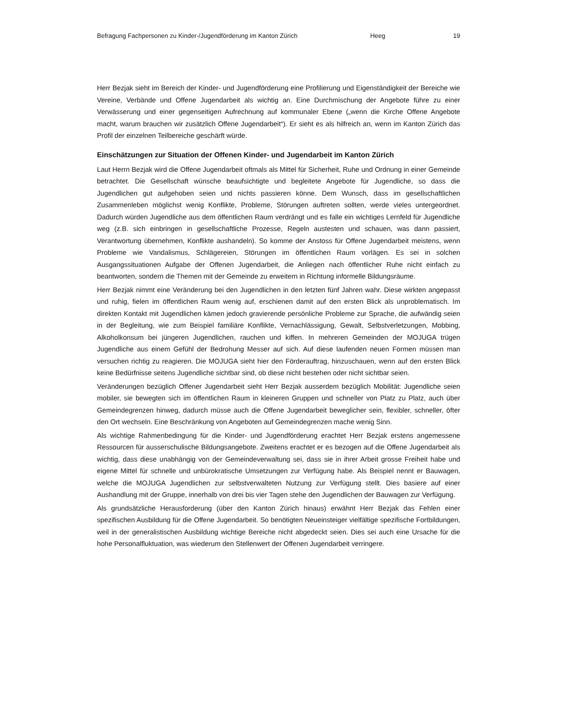Befragung Fachpersonen zu Kinder-/Jugendförderung im Kanton Zürich Heeg 19
Herr Bezjak sieht im Bereich der Kinder- und Jugendförderung eine Profilierung und Eigenständigkeit der Bereiche wie Vereine, Verbände und Offene Jugendarbeit als wichtig an. Eine Durchmischung der Angebote führe zu einer Verwässerung und einer gegenseitigen Aufrechnung auf kommunaler Ebene („wenn die Kirche Offene Angebote macht, warum brauchen wir zusätzlich Offene Jugendarbeit“). Er sieht es als hilfreich an, wenn im Kanton Zürich das Profil der einzelnen Teilbereiche geschärft würde.
Einschätzungen zur Situation der Offenen Kinder- und Jugendarbeit im Kanton Zürich
Laut Herrn Bezjak wird die Offene Jugendarbeit oftmals als Mittel für Sicherheit, Ruhe und Ordnung in einer Gemeinde betrachtet. Die Gesellschaft wünsche beaufsichtigte und begleitete Angebote für Jugendliche, so dass die Jugendlichen gut aufgehoben seien und nichts passieren könne. Dem Wunsch, dass im gesellschaftlichen Zusammenleben möglichst wenig Konflikte, Probleme, Störungen auftreten sollten, werde vieles untergeordnet. Dadurch würden Jugendliche aus dem öffentlichen Raum verdrängt und es falle ein wichtiges Lernfeld für Jugendliche weg (z.B. sich einbringen in gesellschaftliche Prozesse, Regeln austesten und schauen, was dann passiert, Verantwortung übernehmen, Konflikte aushandeln). So komme der Anstoss für Offene Jugendarbeit meistens, wenn Probleme wie Vandalismus, Schlägereien, Störungen im öffentlichen Raum vorlägen. Es sei in solchen Ausgangssituationen Aufgabe der Offenen Jugendarbeit, die Anliegen nach öffentlicher Ruhe nicht einfach zu beantworten, sondern die Themen mit der Gemeinde zu erweitern in Richtung informelle Bildungsräume.
Herr Bezjak nimmt eine Veränderung bei den Jugendlichen in den letzten fünf Jahren wahr. Diese wirkten angepasst und ruhig, fielen im öffentlichen Raum wenig auf, erschienen damit auf den ersten Blick als unproblematisch. Im direkten Kontakt mit Jugendlichen kämen jedoch gravierende persönliche Probleme zur Sprache, die aufwändig seien in der Begleitung, wie zum Beispiel familiäre Konflikte, Vernachlässigung, Gewalt, Selbstverletzungen, Mobbing, Alkoholkonsum bei jüngeren Jugendlichen, rauchen und kiffen. In mehreren Gemeinden der MOJUGA trügen Jugendliche aus einem Gefühl der Bedrohung Messer auf sich. Auf diese laufenden neuen Formen müssen man versuchen richtig zu reagieren. Die MOJUGA sieht hier den Förderauftrag, hinzuschauen, wenn auf den ersten Blick keine Bedürfnisse seitens Jugendliche sichtbar sind, ob diese nicht bestehen oder nicht sichtbar seien.
Veränderungen bezüglich Offener Jugendarbeit sieht Herr Bezjak ausserdem bezüglich Mobilität: Jugendliche seien mobiler, sie bewegten sich im öffentlichen Raum in kleineren Gruppen und schneller von Platz zu Platz, auch über Gemeindegrenzen hinweg, dadurch müsse auch die Offene Jugendarbeit beweglicher sein, flexibler, schneller, öfter den Ort wechseln. Eine Beschränkung von Angeboten auf Gemeindegrenzen mache wenig Sinn.
Als wichtige Rahmenbedingung für die Kinder- und Jugendförderung erachtet Herr Bezjak erstens angemessene Ressourcen für ausserschulische Bildungsangebote. Zweitens erachtet er es bezogen auf die Offene Jugendarbeit als wichtig, dass diese unabhängig von der Gemeindeverwaltung sei, dass sie in ihrer Arbeit grosse Freiheit habe und eigene Mittel für schnelle und unbürokratische Umsetzungen zur Verfügung habe. Als Beispiel nennt er Bauwagen, welche die MOJUGA Jugendlichen zur selbstverwalteten Nutzung zur Verfügung stellt. Dies basiere auf einer Aushandlung mit der Gruppe, innerhalb von drei bis vier Tagen stehe den Jugendlichen der Bauwagen zur Verfügung.
Als grundsätzliche Herausforderung (über den Kanton Zürich hinaus) erwähnt Herr Bezjak das Fehlen einer spezifischen Ausbildung für die Offene Jugendarbeit. So benötigten Neueinsteiger vielfältige spezifische Fortbildungen, weil in der generalistischen Ausbildung wichtige Bereiche nicht abgedeckt seien. Dies sei auch eine Ursache für die hohe Personalfluktuation, was wiederum den Stellenwert der Offenen Jugendarbeit verringere.